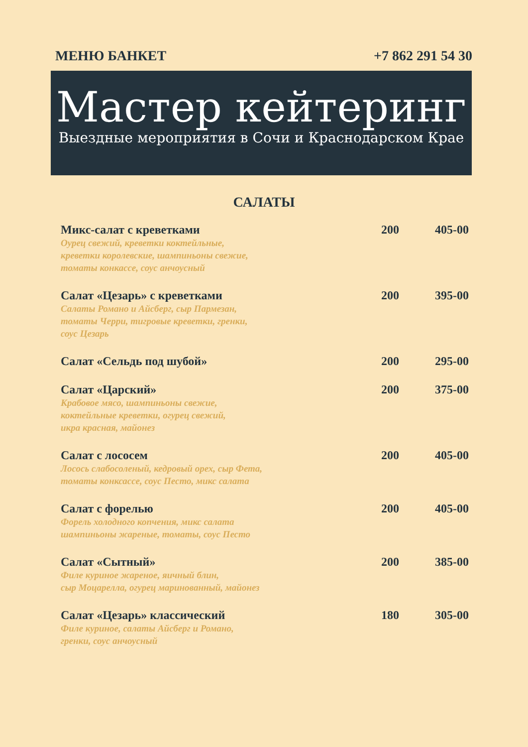МЕНЮ БАНКЕТ +7 862 291 54 30
Мастер кейтеринг
Выездные мероприятия в Сочи и Краснодарском Крае
САЛАТЫ
| Микс-салат с креветками Оурец свежий, креветки коктейльные, креветки королевские, шампиньоны свежие, томаты конкассе, соус анчоусный | 200 | 405-00 |
| Салат «Цезарь» с креветками Салаты Романо и Айсберг, сыр Пармезан, томаты Черри, тигровые креветки, гренки, соус Цезарь | 200 | 395-00 |
| Салат «Сельдь под шубой» | 200 | 295-00 |
| Салат «Царский» Крабовое мясо, шампиньоны свежие, коктейльные креветки, огурец свежий, икра красная, майонез | 200 | 375-00 |
| Салат с лососем Лосось слабосоленый, кедровый орех, сыр Фета, томаты конксассе, соус Песто, микс салата | 200 | 405-00 |
| Салат с форелью Форель холодного копчения, микс салата шампиньоны жареные, томаты, соус Песто | 200 | 405-00 |
| Салат «Сытный» Филе куриное жареное, яичный блин, сыр Моцарелла, огурец маринованный, майонез | 200 | 385-00 |
| Салат «Цезарь» классический Филе куриное, салаты Айсберг и Романо, гренки, соус анчоусный | 180 | 305-00 |